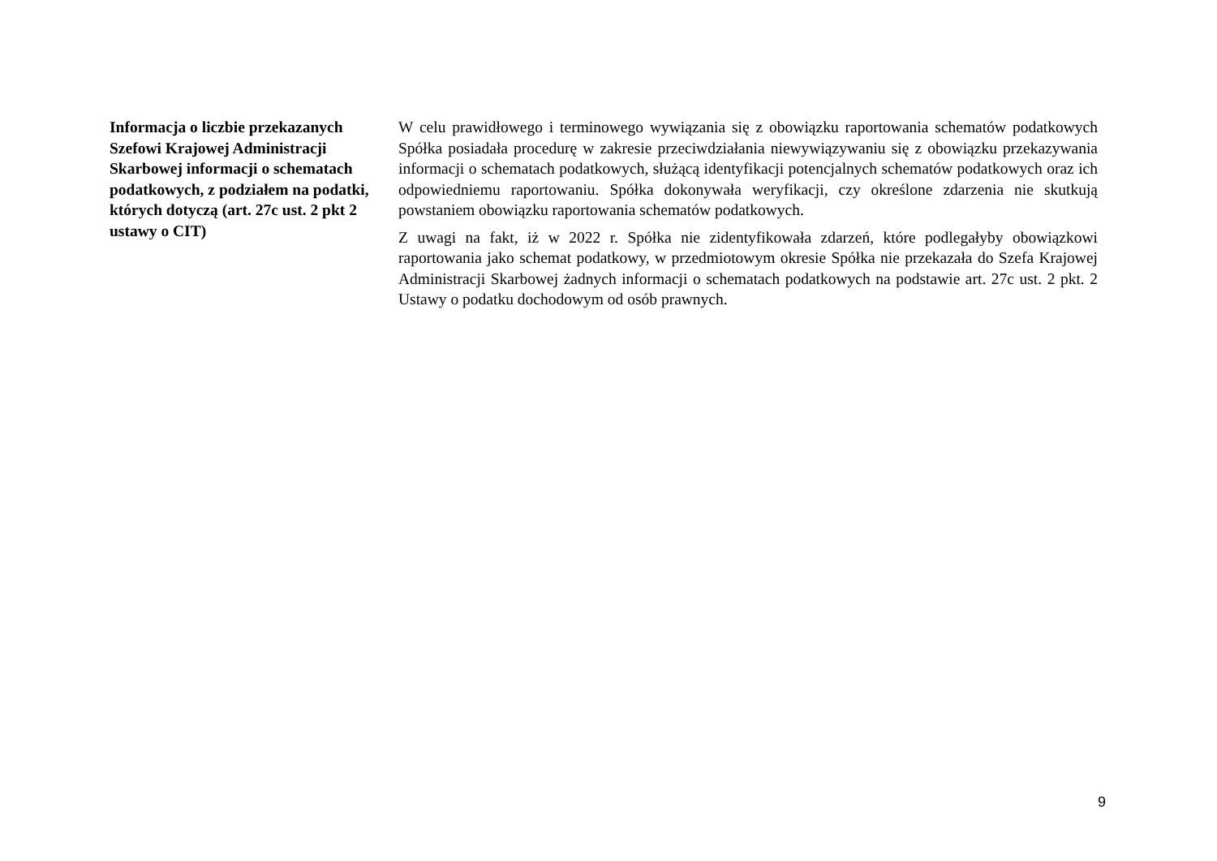| Informacja o liczbie przekazanych Szefowi Krajowej Administracji Skarbowej informacji o schematach podatkowych, z podziałem na podatki, których dotyczą (art. 27c ust. 2 pkt 2 ustawy o CIT) | W celu prawidłowego i terminowego wywiązania się z obowiązku raportowania schematów podatkowych Spółka posiadała procedurę w zakresie przeciwdziałania niewywiązywaniu się z obowiązku przekazywania informacji o schematach podatkowych, służącą identyfikacji potencjalnych schematów podatkowych oraz ich odpowiedniemu raportowaniu. Spółka dokonywała weryfikacji, czy określone zdarzenia nie skutkują powstaniem obowiązku raportowania schematów podatkowych. Z uwagi na fakt, iż w 2022 r. Spółka nie zidentyfikowała zdarzeń, które podlegałyby obowiązkowi raportowania jako schemat podatkowy, w przedmiotowym okresie Spółka nie przekazała do Szefa Krajowej Administracji Skarbowej żadnych informacji o schematach podatkowych na podstawie art. 27c ust. 2 pkt. 2 Ustawy o podatku dochodowym od osób prawnych. |
9